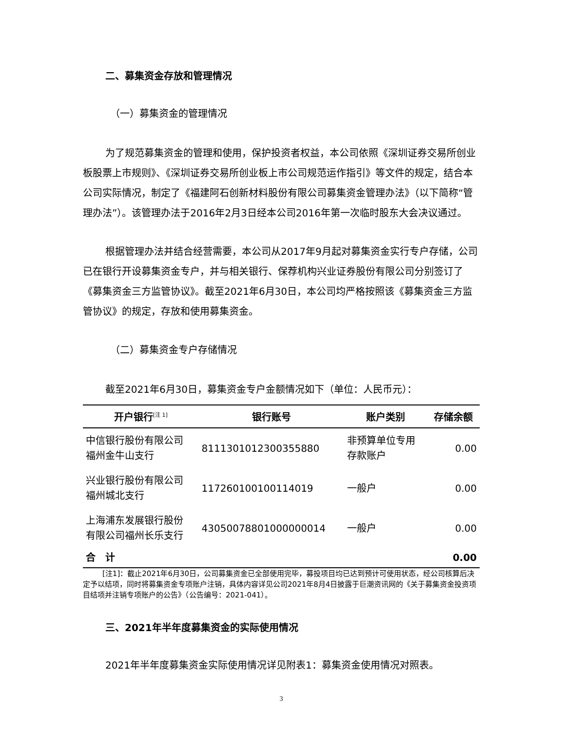二、募集资金存放和管理情况
（一）募集资金的管理情况
为了规范募集资金的管理和使用，保护投资者权益，本公司依照《深圳证券交易所创业板股票上市规则》、《深圳证券交易所创业板上市公司规范运作指引》等文件的规定，结合本公司实际情况，制定了《福建阿石创新材料股份有限公司募集资金管理办法》（以下简称“管理办法”）。该管理办法于2016年2月3日经本公司2016年第一次临时股东大会决议通过。
根据管理办法并结合经营需要，本公司从2017年9月起对募集资金实行专户存储，公司已在银行开设募集资金专户，并与相关银行、保荐机构兴业证券股份有限公司分别签订了《募集资金三方监管协议》。截至2021年6月30日，本公司均严格按照该《募集资金三方监管协议》的规定，存放和使用募集资金。
（二）募集资金专户存储情况
截至2021年6月30日，募集资金专户金额情况如下（单位：人民币元）：
| 开户银行<sup>[注 1]</sup> | 银行账号 | 账户类别 | 存储余额 |
| --- | --- | --- | --- |
| 中信银行股份有限公司 福州金牛山支行 | 8111301012300355880 | 非预算单位专用 存款账户 | 0.00 |
| 兴业银行股份有限公司 福州城北支行 | 117260100100114019 | 一般户 | 0.00 |
| 上海浦东发展银行股份 有限公司福州长乐支行 | 43050078801000000014 | 一般户 | 0.00 |
| 合 计 | | | 0.00 |
[注1]：截止2021年6月30日，公司募集资金已全部使用完毕，募投项目均已达到预计可使用状态，经公司核算后决定予以结项，同时将募集资金专项账户注销，具体内容详见公司2021年8月4日披露于巨潮资讯网的《关于募集资金投资项目结项并注销专项账户的公告》（公告编号：2021-041）。
三、2021年半年度募集资金的实际使用情况
2021年半年度募集资金实际使用情况详见附表1：募集资金使用情况对照表。
3